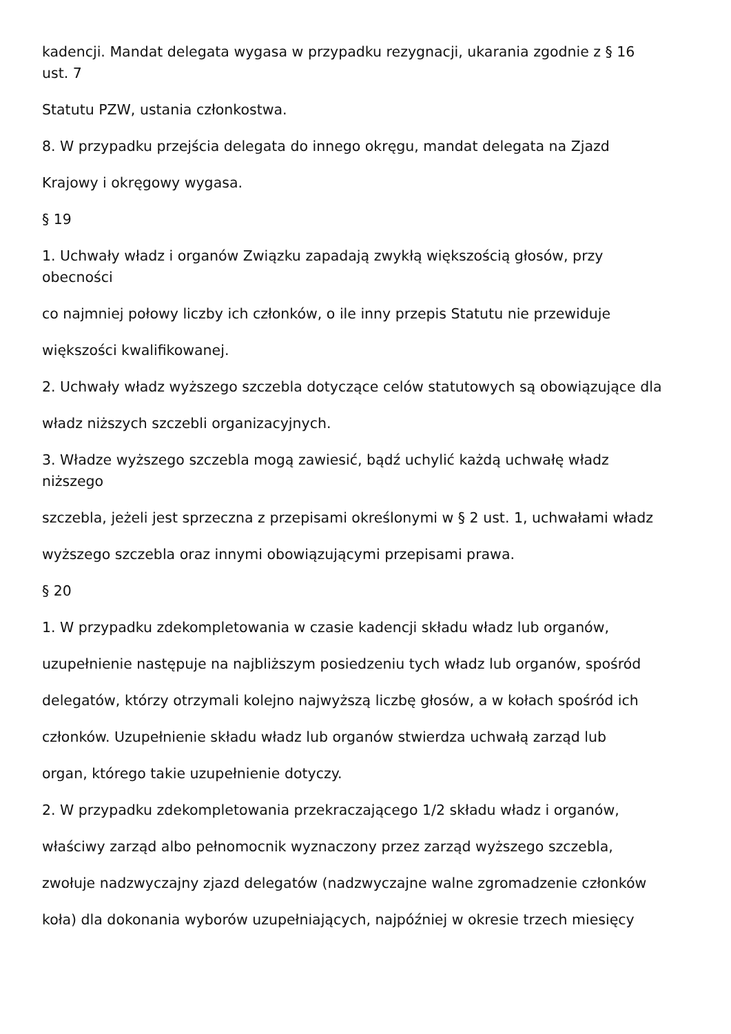kadencji. Mandat delegata wygasa w przypadku rezygnacji, ukarania zgodnie z § 16
ust. 7
Statutu PZW, ustania członkostwa.
8. W przypadku przejścia delegata do innego okręgu, mandat delegata na Zjazd
Krajowy i okręgowy wygasa.
§ 19
1. Uchwały władz i organów Związku zapadają zwykłą większością głosów, przy
obecności
co najmniej połowy liczby ich członków, o ile inny przepis Statutu nie przewiduje
większości kwalifikowanej.
2. Uchwały władz wyższego szczebla dotyczące celów statutowych są obowiązujące dla
władz niższych szczebli organizacyjnych.
3. Władze wyższego szczebla mogą zawiesić, bądź uchylić każdą uchwałę władz
niższego
szczebla, jeżeli jest sprzeczna z przepisami określonymi w § 2 ust. 1, uchwałami władz
wyższego szczebla oraz innymi obowiązującymi przepisami prawa.
§ 20
1. W przypadku zdekompletowania w czasie kadencji składu władz lub organów,
uzupełnienie następuje na najbliższym posiedzeniu tych władz lub organów, spośród
delegatów, którzy otrzymali kolejno najwyższą liczbę głosów, a w kołach spośród ich
członków. Uzupełnienie składu władz lub organów stwierdza uchwałą zarząd lub
organ, którego takie uzupełnienie dotyczy.
2. W przypadku zdekompletowania przekraczającego 1/2 składu władz i organów,
właściwy zarząd albo pełnomocnik wyznaczony przez zarząd wyższego szczebla,
zwołuje nadzwyczajny zjazd delegatów (nadzwyczajne walne zgromadzenie członków
koła) dla dokonania wyborów uzupełniających, najpóźniej w okresie trzech miesięcy